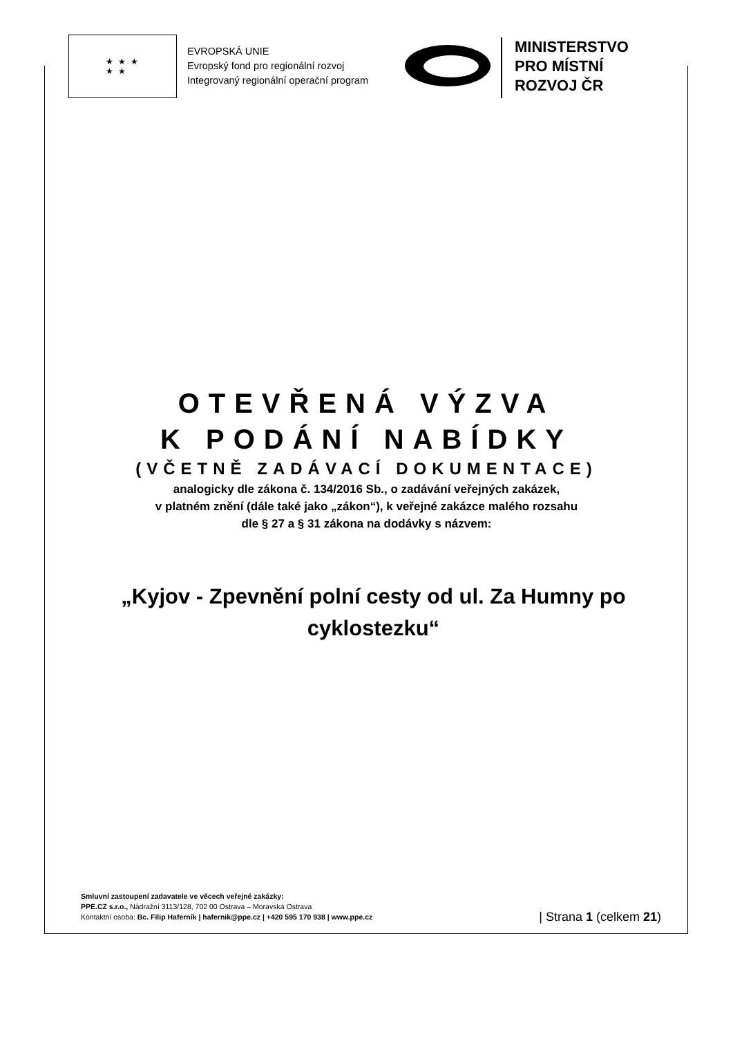★ ★ ★
★ ★
EVROPSKÁ UNIE
Evropský fond pro regionální rozvoj
Integrovaný regionální operační program
MINISTERSTVO
PRO MÍSTNÍ
ROZVOJ ČR
OTEVŘENÁ VÝZVA
K PODÁNÍ NABÍDKY
(VČETNĚ ZADÁVACÍ DOKUMENTACE)
analogicky dle zákona č. 134/2016 Sb., o zadávání veřejných zakázek,
v platném znění (dále také jako „zákon“), k veřejné zakázce malého rozsahu
dle § 27 a § 31 zákona na dodávky s názvem:
„Kyjov - Zpevnění polní cesty od ul. Za Humny po
cyklostezku“
Smluvní zastoupení zadavatele ve věcech veřejné zakázky:
PPE.CZ s.r.o., Nádražní 3113/128, 702 00 Ostrava – Moravská Ostrava
Kontaktní osoba: Bc. Filip Haferník | hafernik@ppe.cz | +420 595 170 938 | www.ppe.cz
| Strana 1 (celkem 21)